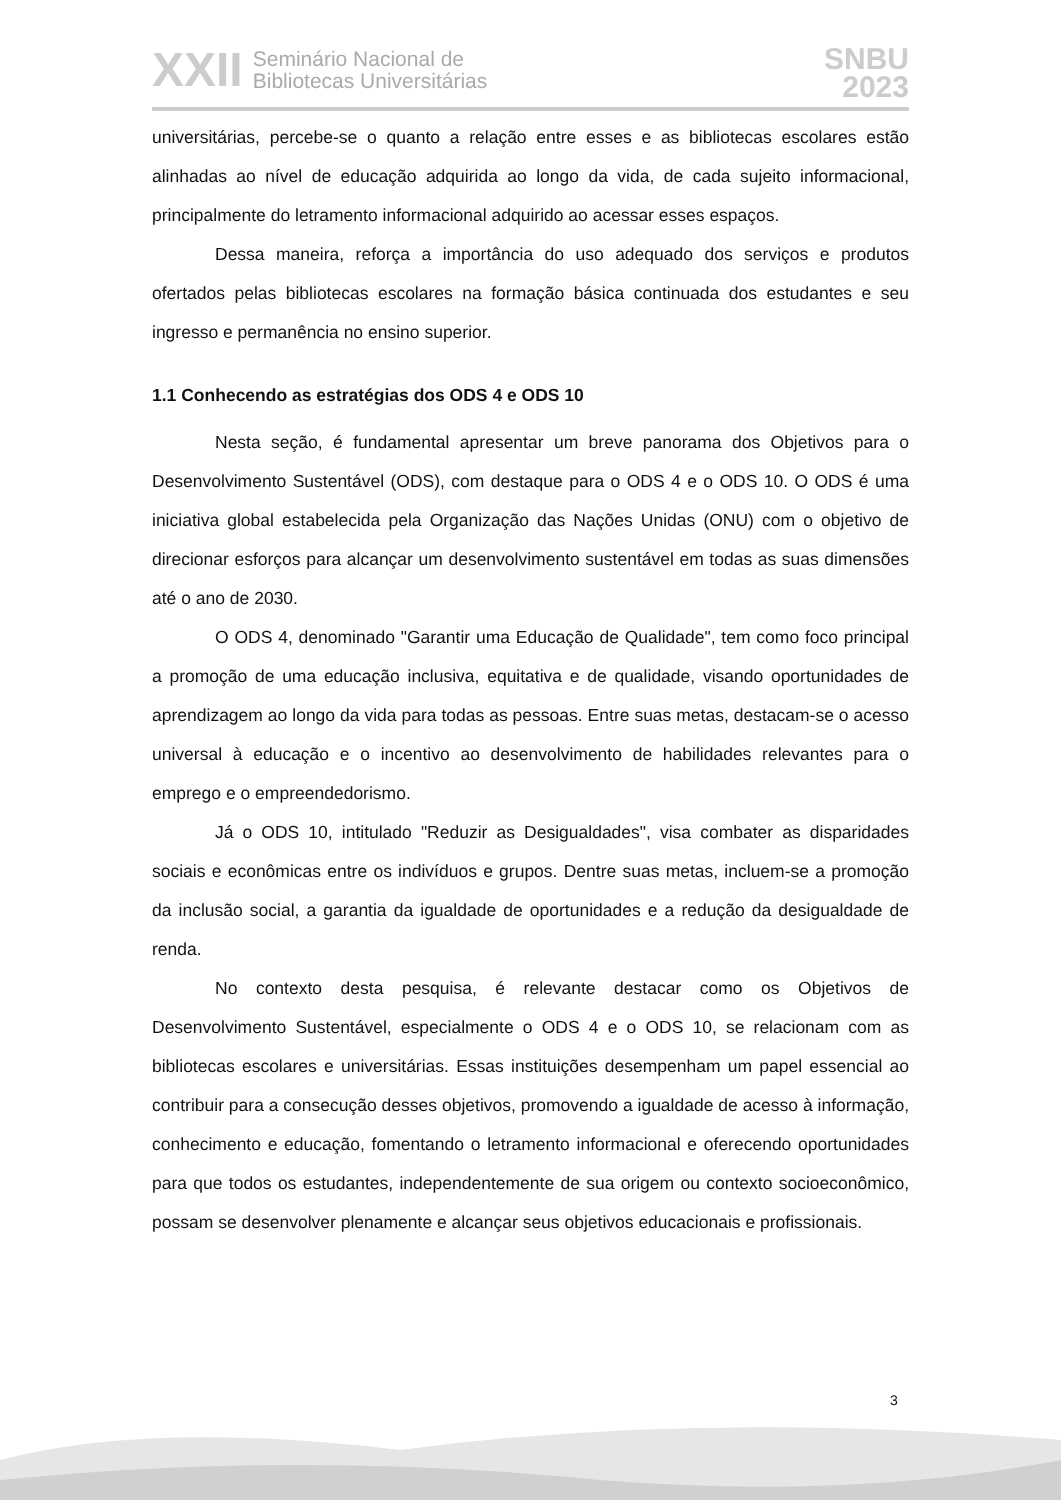XXII Seminário Nacional de
Bibliotecas Universitárias
SNBU
2023
universitárias, percebe-se o quanto a relação entre esses e as bibliotecas escolares estão alinhadas ao nível de educação adquirida ao longo da vida, de cada sujeito informacional, principalmente do letramento informacional adquirido ao acessar esses espaços.
Dessa maneira, reforça a importância do uso adequado dos serviços e produtos ofertados pelas bibliotecas escolares na formação básica continuada dos estudantes e seu ingresso e permanência no ensino superior.
1.1 Conhecendo as estratégias dos ODS 4 e ODS 10
Nesta seção, é fundamental apresentar um breve panorama dos Objetivos para o Desenvolvimento Sustentável (ODS), com destaque para o ODS 4 e o ODS 10. O ODS é uma iniciativa global estabelecida pela Organização das Nações Unidas (ONU) com o objetivo de direcionar esforços para alcançar um desenvolvimento sustentável em todas as suas dimensões até o ano de 2030.
O ODS 4, denominado "Garantir uma Educação de Qualidade", tem como foco principal a promoção de uma educação inclusiva, equitativa e de qualidade, visando oportunidades de aprendizagem ao longo da vida para todas as pessoas. Entre suas metas, destacam-se o acesso universal à educação e o incentivo ao desenvolvimento de habilidades relevantes para o emprego e o empreendedorismo.
Já o ODS 10, intitulado "Reduzir as Desigualdades", visa combater as disparidades sociais e econômicas entre os indivíduos e grupos. Dentre suas metas, incluem-se a promoção da inclusão social, a garantia da igualdade de oportunidades e a redução da desigualdade de renda.
No contexto desta pesquisa, é relevante destacar como os Objetivos de Desenvolvimento Sustentável, especialmente o ODS 4 e o ODS 10, se relacionam com as bibliotecas escolares e universitárias. Essas instituições desempenham um papel essencial ao contribuir para a consecução desses objetivos, promovendo a igualdade de acesso à informação, conhecimento e educação, fomentando o letramento informacional e oferecendo oportunidades para que todos os estudantes, independentemente de sua origem ou contexto socioeconômico, possam se desenvolver plenamente e alcançar seus objetivos educacionais e profissionais.
3